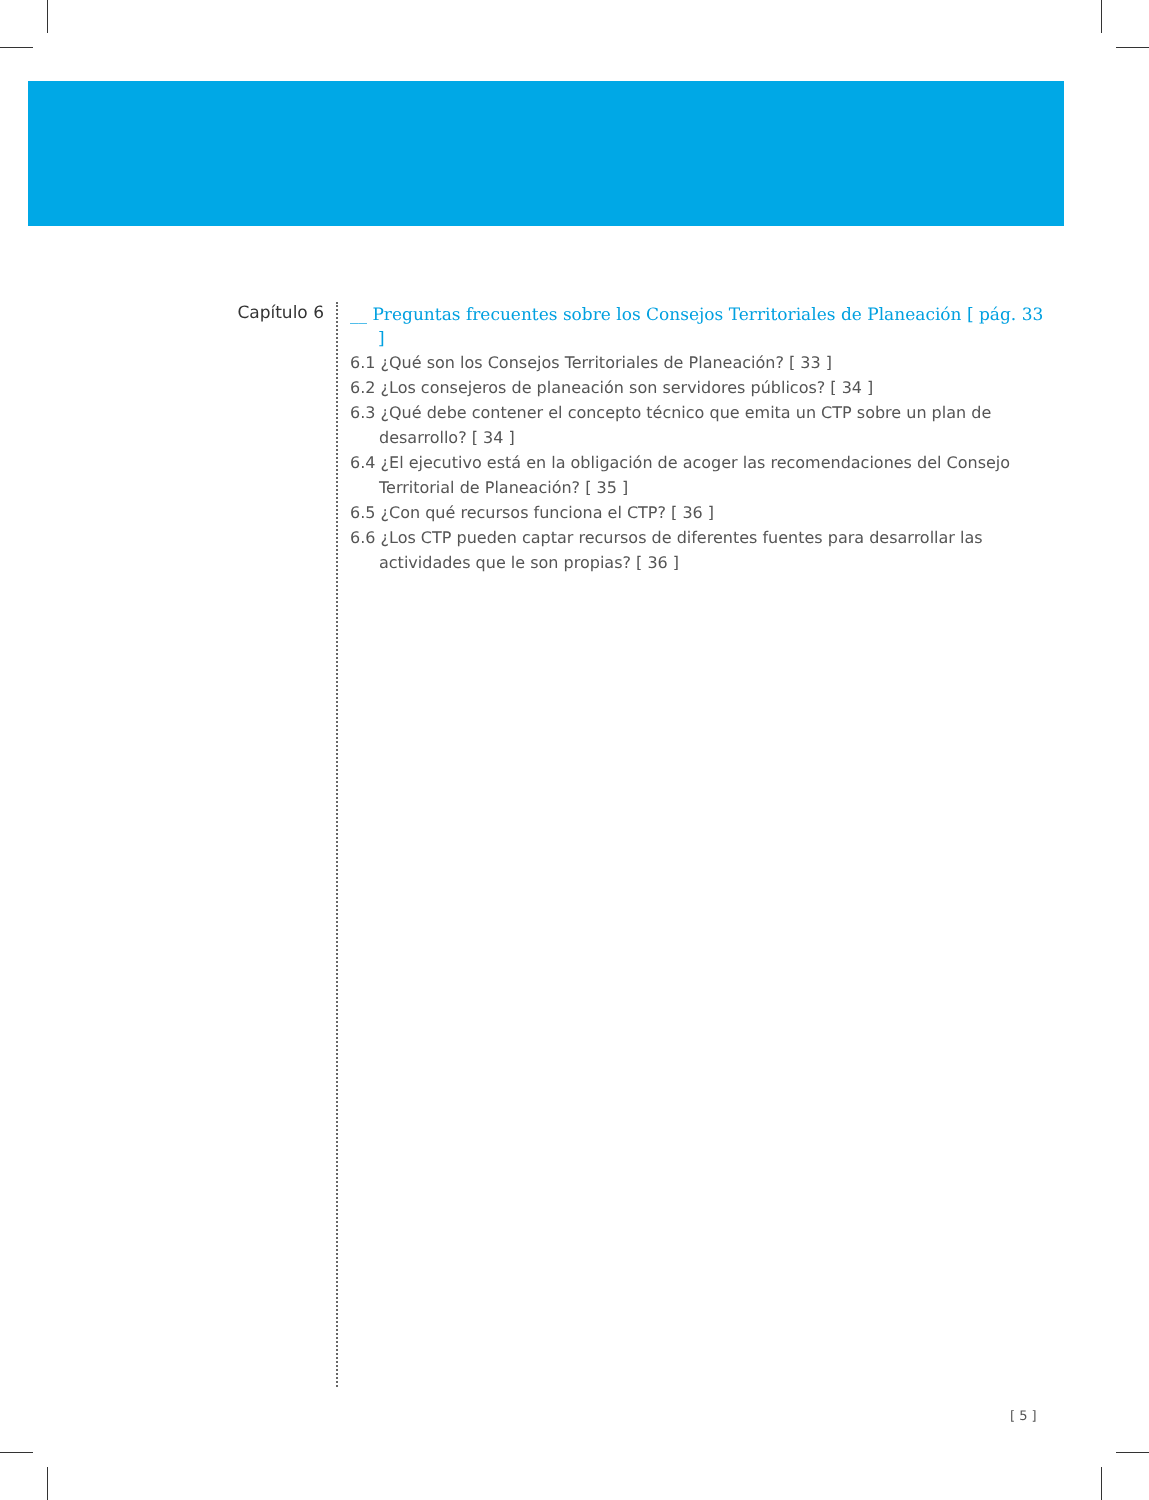Capítulo 6
__ Preguntas frecuentes sobre los Consejos Territoriales de Planeación [ pág. 33 ]
6.1 ¿Qué son los Consejos Territoriales de Planeación? [ 33 ]
6.2 ¿Los consejeros de planeación son servidores públicos? [ 34 ]
6.3 ¿Qué debe contener el concepto técnico que emita un CTP sobre un plan de desarrollo? [ 34 ]
6.4 ¿El ejecutivo está en la obligación de acoger las recomendaciones del Consejo Territorial de Planeación? [ 35 ]
6.5 ¿Con qué recursos funciona el CTP? [ 36 ]
6.6 ¿Los CTP pueden captar recursos de diferentes fuentes para desarrollar las actividades que le son propias? [ 36 ]
[ 5 ]